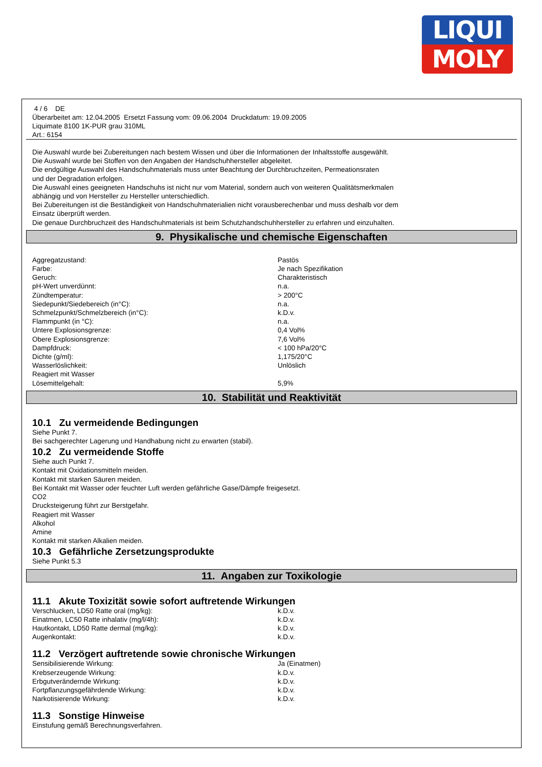LIQUI
MOLY
4 / 6 DE
Überarbeitet am: 12.04.2005 Ersetzt Fassung vom: 09.06.2004 Druckdatum: 19.09.2005
Liquimate 8100 1K-PUR grau 310ML
Art.: 6154
Die Auswahl wurde bei Zubereitungen nach bestem Wissen und über die Informationen der Inhaltsstoffe ausgewählt.
Die Auswahl wurde bei Stoffen von den Angaben der Handschuhhersteller abgeleitet.
Die endgültige Auswahl des Handschuhmaterials muss unter Beachtung der Durchbruchzeiten, Permeationsraten
und der Degradation erfolgen.
Die Auswahl eines geeigneten Handschuhs ist nicht nur vom Material, sondern auch von weiteren Qualitätsmerkmalen
abhängig und von Hersteller zu Hersteller unterschiedlich.
Bei Zubereitungen ist die Beständigkeit von Handschuhmaterialien nicht vorausberechenbar und muss deshalb vor dem
Einsatz überprüft werden.
Die genaue Durchbruchzeit des Handschuhmaterials ist beim Schutzhandschuhhersteller zu erfahren und einzuhalten.
9. Physikalische und chemische Eigenschaften
| Aggregatzustand: | Pastös |
| Farbe: | Je nach Spezifikation |
| Geruch: | Charakteristisch |
| pH-Wert unverdünnt: | n.a. |
| Zündtemperatur: | > 200°C |
| Siedepunkt/Siedebereich (in°C): | n.a. |
| Schmelzpunkt/Schmelzbereich (in°C): | k.D.v. |
| Flammpunkt (in °C): | n.a. |
| Untere Explosionsgrenze: | 0,4 Vol% |
| Obere Explosionsgrenze: | 7,6 Vol% |
| Dampfdruck: | < 100 hPa/20°C |
| Dichte (g/ml): | 1,175/20°C |
| Wasserlöslichkeit: | Unlöslich |
| Reagiert mit Wasser | |
| Lösemittelgehalt: | 5,9% |
10. Stabilität und Reaktivität
10.1 Zu vermeidende Bedingungen
Siehe Punkt 7.
Bei sachgerechter Lagerung und Handhabung nicht zu erwarten (stabil).
10.2 Zu vermeidende Stoffe
Siehe auch Punkt 7.
Kontakt mit Oxidationsmitteln meiden.
Kontakt mit starken Säuren meiden.
Bei Kontakt mit Wasser oder feuchter Luft werden gefährliche Gase/Dämpfe freigesetzt.
CO2
Drucksteigerung führt zur Berstgefahr.
Reagiert mit Wasser
Alkohol
Amine
Kontakt mit starken Alkalien meiden.
10.3 Gefährliche Zersetzungsprodukte
Siehe Punkt 5.3
11. Angaben zur Toxikologie
11.1 Akute Toxizität sowie sofort auftretende Wirkungen
| Verschlucken, LD50 Ratte oral (mg/kg): | k.D.v. |
| Einatmen, LC50 Ratte inhalativ (mg/l/4h): | k.D.v. |
| Hautkontakt, LD50 Ratte dermal (mg/kg): | k.D.v. |
| Augenkontakt: | k.D.v. |
11.2 Verzögert auftretende sowie chronische Wirkungen
| Sensibilisierende Wirkung: | Ja (Einatmen) |
| Krebserzeugende Wirkung: | k.D.v. |
| Erbgutverändernde Wirkung: | k.D.v. |
| Fortpflanzungsgefährdende Wirkung: | k.D.v. |
| Narkotisierende Wirkung: | k.D.v. |
11.3 Sonstige Hinweise
Einstufung gemäß Berechnungsverfahren.